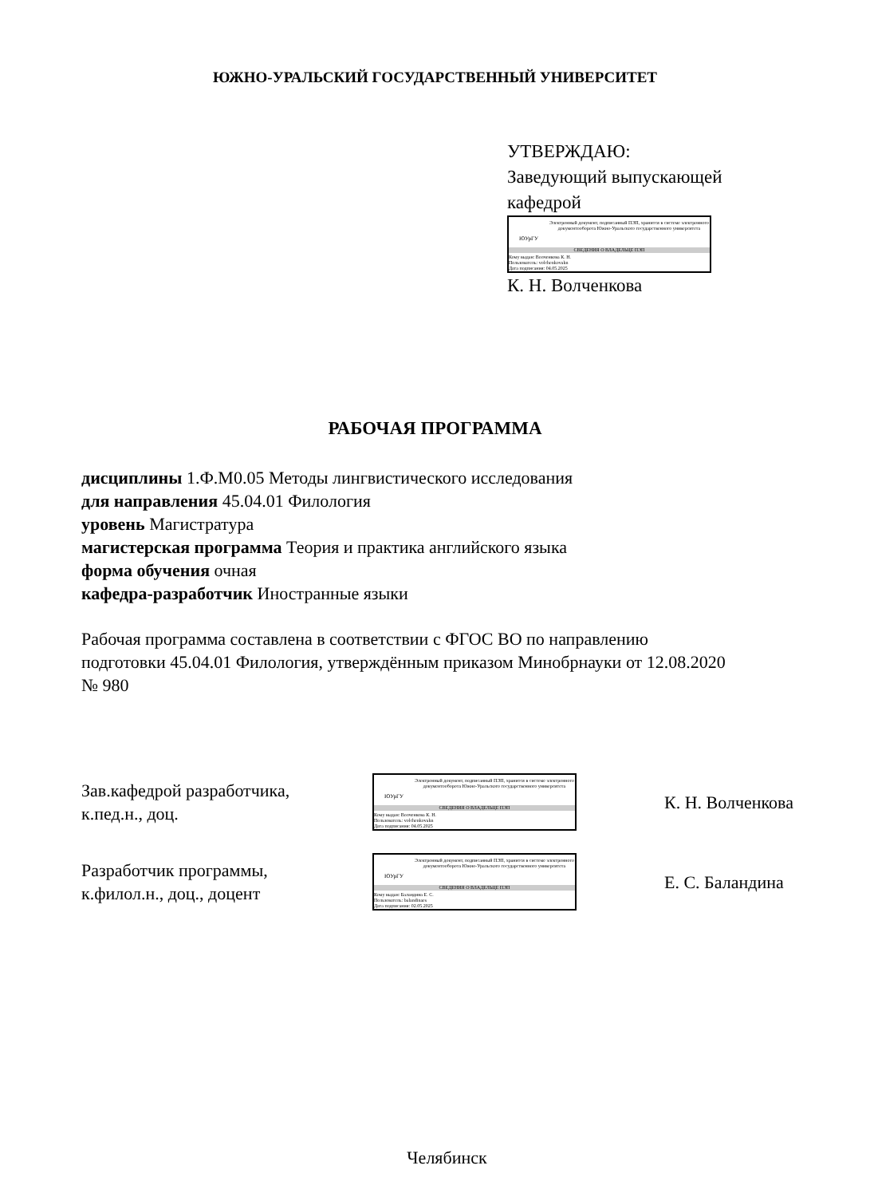ЮЖНО-УРАЛЬСКИЙ ГОСУДАРСТВЕННЫЙ УНИВЕРСИТЕТ
УТВЕРЖДАЮ:
Заведующий выпускающей кафедрой
ЮУрГУ
Электронный документ, подписанный ПЭП, хранится в системе электронного документооборота Южно-Уральского государственного университета
СВЕДЕНИЯ О ВЛАДЕЛЬЦЕ ПЭП
Кому выдан: Волченкова К. Н.
Пользователь: volchenkovakn
Дата подписания: 04.05.2025
К. Н. Волченкова
РАБОЧАЯ ПРОГРАММА
дисциплины 1.Ф.М0.05 Методы лингвистического исследования
для направления 45.04.01 Филология
уровень Магистратура
магистерская программа Теория и практика английского языка
форма обучения очная
кафедра-разработчик Иностранные языки
Рабочая программа составлена в соответствии с ФГОС ВО по направлению подготовки 45.04.01 Филология, утверждённым приказом Минобрнауки от 12.08.2020 № 980
Зав.кафедрой разработчика,
к.пед.н., доц.
ЮУрГУ
Электронный документ, подписанный ПЭП, хранится в системе электронного документооборота Южно-Уральского государственного университета
СВЕДЕНИЯ О ВЛАДЕЛЬЦЕ ПЭП
Кому выдан: Волченкова К. Н.
Пользователь: volchenkovakn
Дата подписания: 04.05.2025
К. Н. Волченкова
Разработчик программы,
к.филол.н., доц., доцент
ЮУрГУ
Электронный документ, подписанный ПЭП, хранится в системе электронного документооборота Южно-Уральского государственного университета
СВЕДЕНИЯ О ВЛАДЕЛЬЦЕ ПЭП
Кому выдан: Баландина Е. С.
Пользователь: balandinaes
Дата подписания: 02.05.2025
Е. С. Баландина
Челябинск